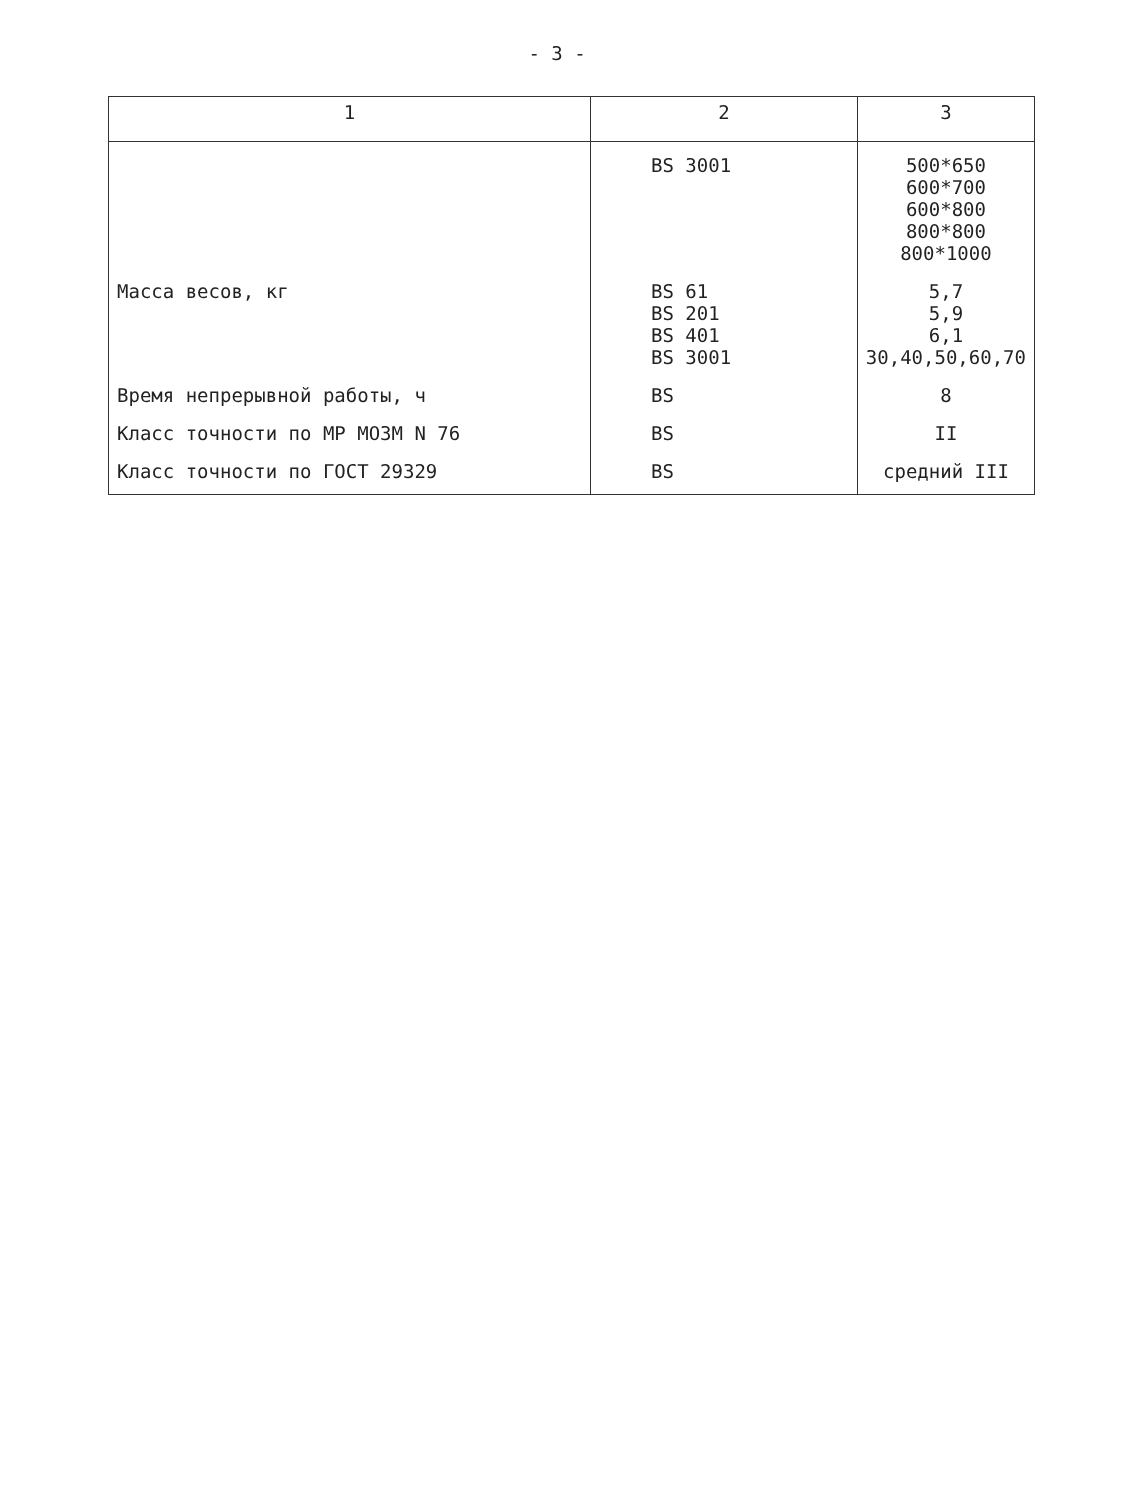- 3 -
| 1 | 2 | 3 |
| --- | --- | --- |
| | BS 3001 | 500*650 600*700 600*800 800*800 800*1000 |
| Масса весов, кг | BS 61 BS 201 BS 401 BS 3001 | 5,7 5,9 6,1 30,40,50,60,70 |
| Время непрерывной работы, ч | BS | 8 |
| Класс точности по МР МОЗМ N 76 | BS | II |
| Класс точности по ГОСТ 29329 | BS | средний III |